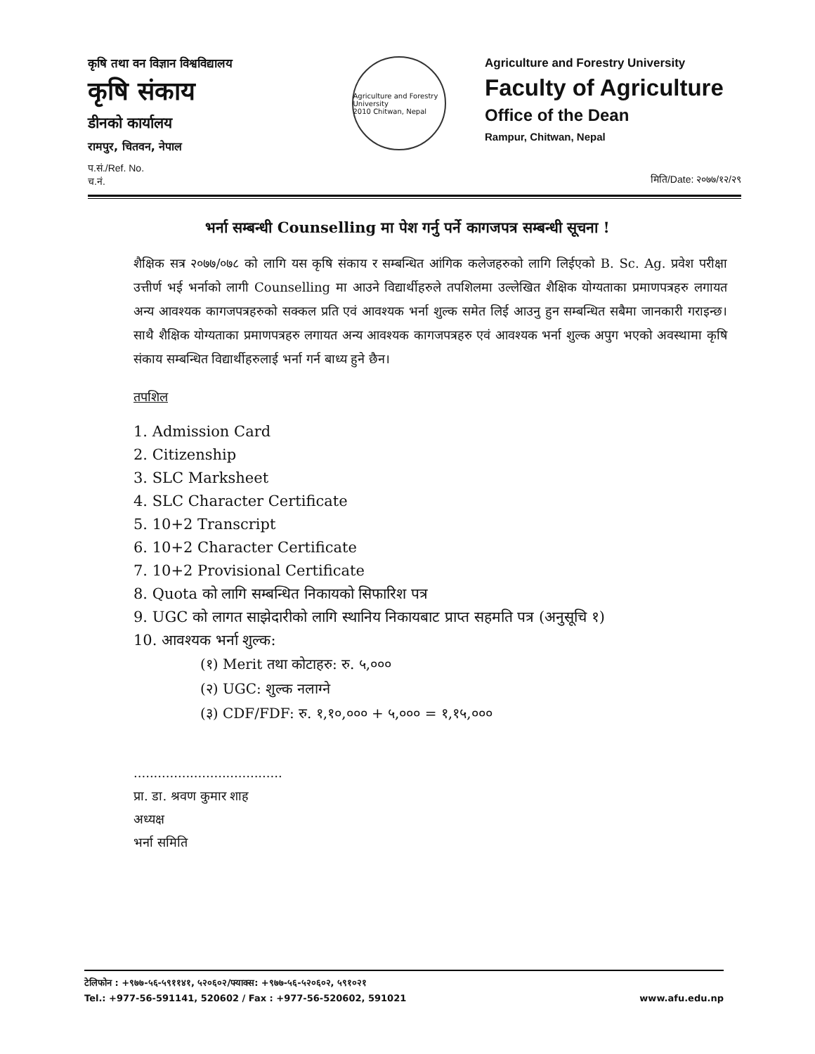कृषि तथा वन विज्ञान विश्वविद्यालय
कृषि संकाय
डीनको कार्यालय
रामपुर, चितवन, नेपाल
Agriculture and Forestry University
2010 Chitwan, Nepal
Agriculture and Forestry University
Faculty of Agriculture
Office of the Dean
Rampur, Chitwan, Nepal
प.सं./Ref. No.
च.नं.
मिति/Date: २०७७/१२/२९
भर्ना सम्बन्धी Counselling मा पेश गर्नु पर्ने कागजपत्र सम्बन्धी सूचना !
शैक्षिक सत्र २०७७/०७८ को लागि यस कृषि संकाय र सम्बन्धित आंगिक कलेजहरुको लागि लिईएको B. Sc. Ag. प्रवेश परीक्षा उत्तीर्ण भई भर्नाको लागी Counselling मा आउने विद्यार्थीहरुले तपशिलमा उल्लेखित शैक्षिक योग्यताका प्रमाणपत्रहरु लगायत अन्य आवश्यक कागजपत्रहरुको सक्कल प्रति एवं आवश्यक भर्ना शुल्क समेत लिई आउनु हुन सम्बन्धित सबैमा जानकारी गराइन्छ। साथै शैक्षिक योग्यताका प्रमाणपत्रहरु लगायत अन्य आवश्यक कागजपत्रहरु एवं आवश्यक भर्ना शुल्क अपुग भएको अवस्थामा कृषि संकाय सम्बन्धित विद्यार्थीहरुलाई भर्ना गर्न बाध्य हुने छैन।
तपशिल
1. Admission Card
2. Citizenship
3. SLC Marksheet
4. SLC Character Certificate
5. 10+2 Transcript
6. 10+2 Character Certificate
7. 10+2 Provisional Certificate
8. Quota को लागि सम्बन्धित निकायको सिफारिश पत्र
9. UGC को लागत साझेदारीको लागि स्थानिय निकायबाट प्राप्त सहमति पत्र (अनुसूचि १)
10. आवश्यक भर्ना शुल्क:
(१) Merit तथा कोटाहरु: रु. ५,०००
(२) UGC: शुल्क नलाग्ने
(३) CDF/FDF: रु. १,१०,००० + ५,००० = १,१५,०००
.....................................
प्रा. डा. श्रवण कुमार शाह
अध्यक्ष
भर्ना समिति
टेलिफोन : +९७७-५६-५९११४१, ५२०६०२/फ्याक्स: +९७७-५६-५२०६०२, ५९१०२१
Tel.: +977-56-591141, 520602 / Fax : +977-56-520602, 591021 www.afu.edu.np